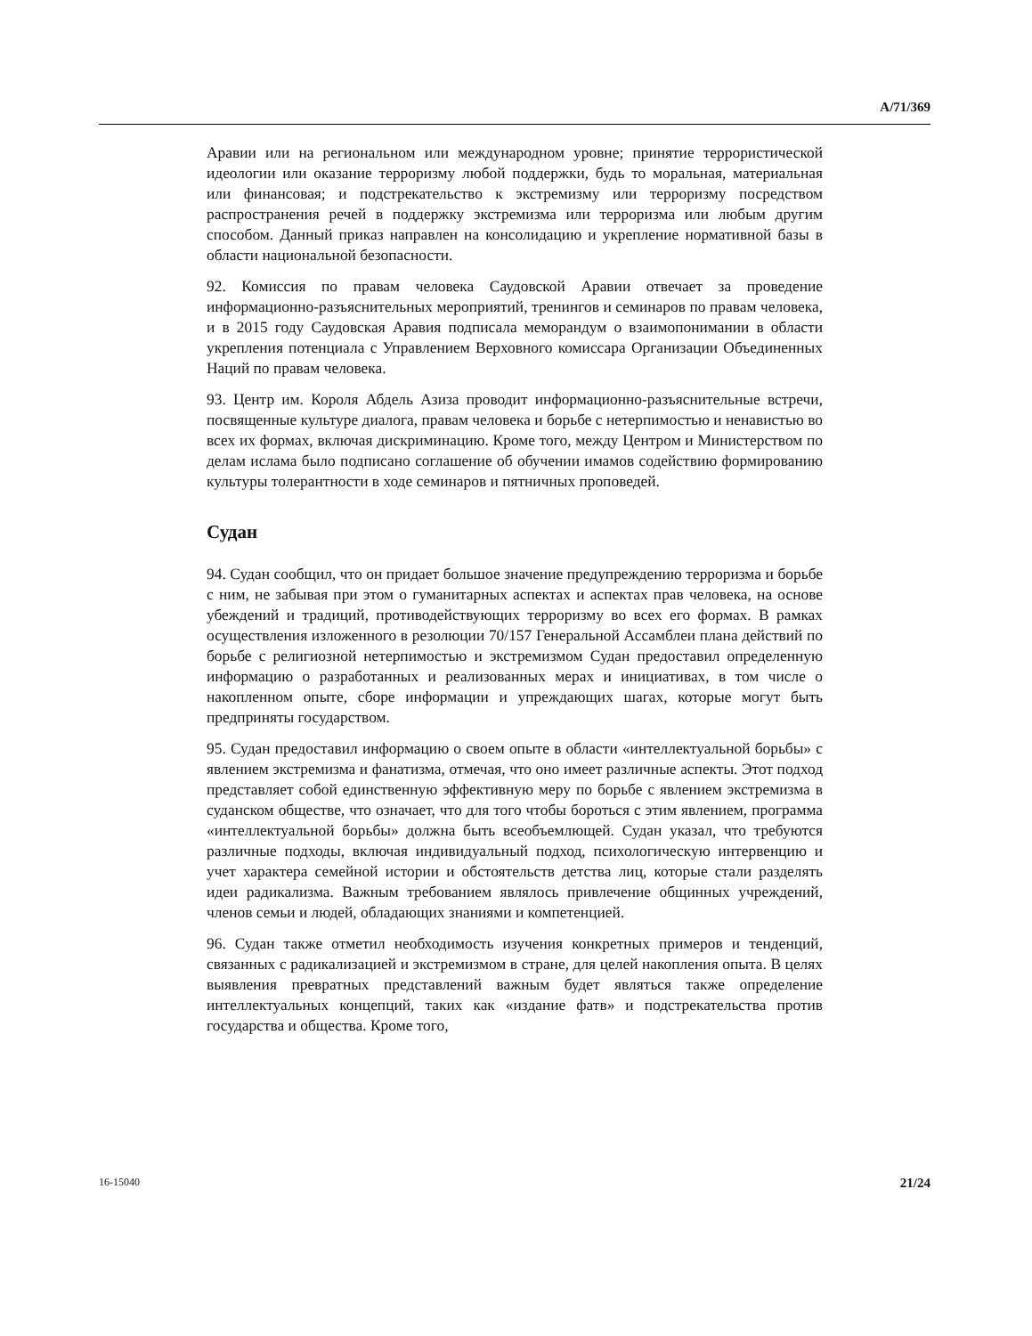A/71/369
Аравии или на региональном или международном уровне; принятие террористической идеологии или оказание терроризму любой поддержки, будь то моральная, материальная или финансовая; и подстрекательство к экстремизму или терроризму посредством распространения речей в поддержку экстремизма или терроризма или любым другим способом. Данный приказ направлен на консолидацию и укрепление нормативной базы в области национальной безопасности.
92. Комиссия по правам человека Саудовской Аравии отвечает за проведение информационно-разъяснительных мероприятий, тренингов и семинаров по правам человека, и в 2015 году Саудовская Аравия подписала меморандум о взаимопонимании в области укрепления потенциала с Управлением Верховного комиссара Организации Объединенных Наций по правам человека.
93. Центр им. Короля Абдель Азиза проводит информационно-разъяснительные встречи, посвященные культуре диалога, правам человека и борьбе с нетерпимостью и ненавистью во всех их формах, включая дискриминацию. Кроме того, между Центром и Министерством по делам ислама было подписано соглашение об обучении имамов содействию формированию культуры толерантности в ходе семинаров и пятничных проповедей.
Судан
94. Судан сообщил, что он придает большое значение предупреждению терроризма и борьбе с ним, не забывая при этом о гуманитарных аспектах и аспектах прав человека, на основе убеждений и традиций, противодействующих терроризму во всех его формах. В рамках осуществления изложенного в резолюции 70/157 Генеральной Ассамблеи плана действий по борьбе с религиозной нетерпимостью и экстремизмом Судан предоставил определенную информацию о разработанных и реализованных мерах и инициативах, в том числе о накопленном опыте, сборе информации и упреждающих шагах, которые могут быть предприняты государством.
95. Судан предоставил информацию о своем опыте в области «интеллектуальной борьбы» с явлением экстремизма и фанатизма, отмечая, что оно имеет различные аспекты. Этот подход представляет собой единственную эффективную меру по борьбе с явлением экстремизма в суданском обществе, что означает, что для того чтобы бороться с этим явлением, программа «интеллектуальной борьбы» должна быть всеобъемлющей. Судан указал, что требуются различные подходы, включая индивидуальный подход, психологическую интервенцию и учет характера семейной истории и обстоятельств детства лиц, которые стали разделять идеи радикализма. Важным требованием являлось привлечение общинных учреждений, членов семьи и людей, обладающих знаниями и компетенцией.
96. Судан также отметил необходимость изучения конкретных примеров и тенденций, связанных с радикализацией и экстремизмом в стране, для целей накопления опыта. В целях выявления превратных представлений важным будет являться также определение интеллектуальных концепций, таких как «издание фатв» и подстрекательства против государства и общества. Кроме того,
16-15040 21/24